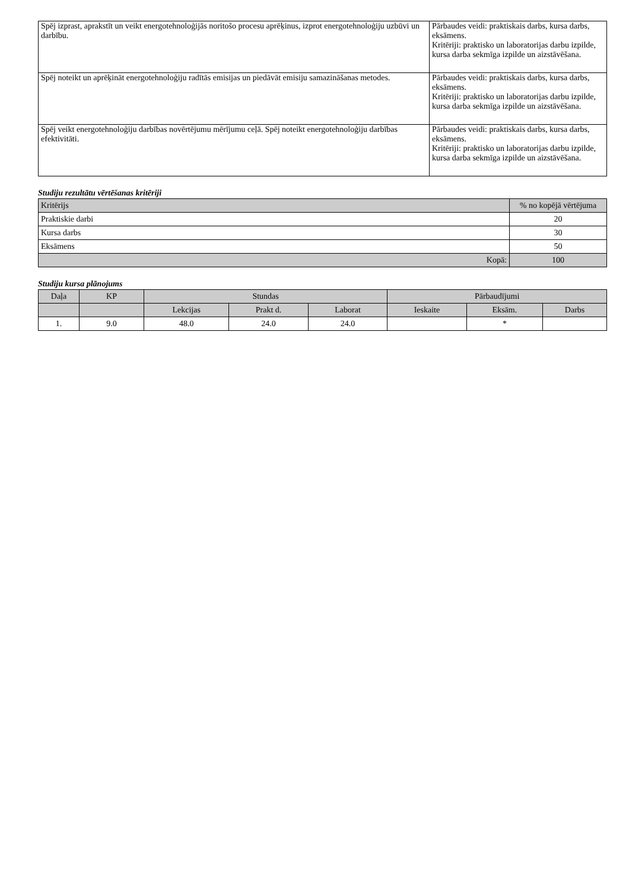| Spēj izprast, aprakstīt un veikt energotehnoloģijās noritošo procesu aprēķinus, izprot energotehnoloģiju uzbūvi un darbību. | Pārbaudes veidi: praktiskais darbs, kursa darbs, eksāmens. Kritēriji: praktisko un laboratorijas darbu izpilde, kursa darba sekmīga izpilde un aizstāvēšana. |
| Spēj noteikt un aprēķināt energotehnoloģiju radītās emisijas un piedāvāt emisiju samazināšanas metodes. | Pārbaudes veidi: praktiskais darbs, kursa darbs, eksāmens. Kritēriji: praktisko un laboratorijas darbu izpilde, kursa darba sekmīga izpilde un aizstāvēšana. |
| Spēj veikt energotehnoloģiju darbības novērtējumu mērījumu ceļā. Spēj noteikt energotehnoloģiju darbības efektivitāti. | Pārbaudes veidi: praktiskais darbs, kursa darbs, eksāmens. Kritēriji: praktisko un laboratorijas darbu izpilde, kursa darba sekmīga izpilde un aizstāvēšana. |
Studiju rezultātu vērtēšanas kritēriji
| Kritērijs | % no kopējā vērtējuma |
| --- | --- |
| Praktiskie darbi | 20 |
| Kursa darbs | 30 |
| Eksāmens | 50 |
| Kopā: | 100 |
Studiju kursa plānojums
| Daļa | KP | Stundas | | | Pārbaudījumi | | |
| --- | --- | --- | --- | --- | --- | --- | --- |
| | | Lekcijas | Prakt d. | Laborat | Ieskaite | Eksām. | Darbs |
| 1. | 9.0 | 48.0 | 24.0 | 24.0 | | * | |